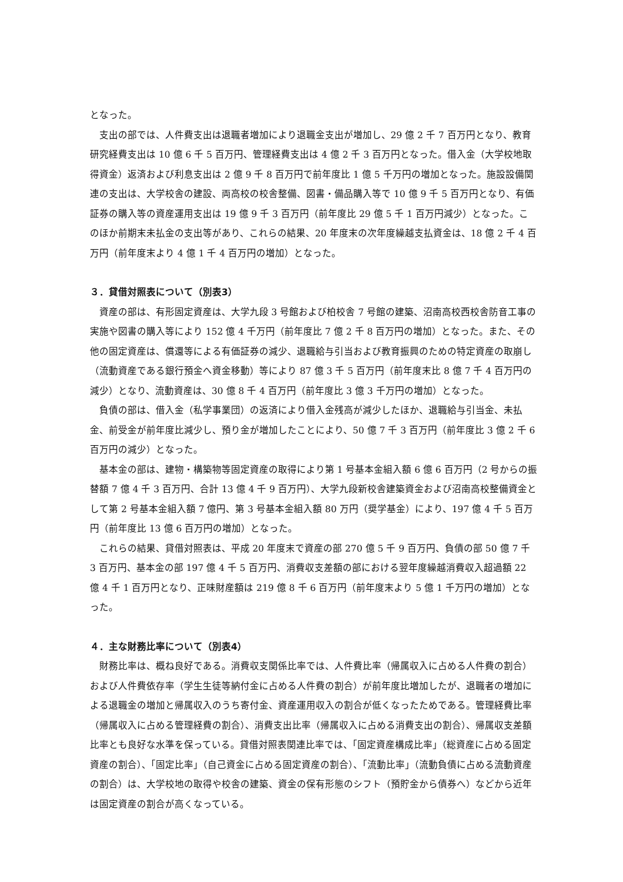となった。
支出の部では、人件費支出は退職者増加により退職金支出が増加し、29 億 2 千 7 百万円となり、教育研究経費支出は 10 億 6 千 5 百万円、管理経費支出は 4 億 2 千 3 百万円となった。借入金（大学校地取得資金）返済および利息支出は 2 億 9 千 8 百万円で前年度比 1 億 5 千万円の増加となった。施設設備関連の支出は、大学校舎の建設、両高校の校舎整備、図書・備品購入等で 10 億 9 千 5 百万円となり、有価証券の購入等の資産運用支出は 19 億 9 千 3 百万円（前年度比 29 億 5 千 1 百万円減少）となった。このほか前期末未払金の支出等があり、これらの結果、20 年度末の次年度繰越支払資金は、18 億 2 千 4 百万円（前年度末より 4 億 1 千 4 百万円の増加）となった。
３．貸借対照表について（別表3）
資産の部は、有形固定資産は、大学九段 3 号館および柏校舎 7 号館の建築、沼南高校西校舎防音工事の実施や図書の購入等により 152 億 4 千万円（前年度比 7 億 2 千 8 百万円の増加）となった。また、その他の固定資産は、償還等による有価証券の減少、退職給与引当および教育振興のための特定資産の取崩し（流動資産である銀行預金へ資金移動）等により 87 億 3 千 5 百万円（前年度末比 8 億 7 千 4 百万円の減少）となり、流動資産は、30 億 8 千 4 百万円（前年度比 3 億 3 千万円の増加）となった。
負債の部は、借入金（私学事業団）の返済により借入金残高が減少したほか、退職給与引当金、未払金、前受金が前年度比減少し、預り金が増加したことにより、50 億 7 千 3 百万円（前年度比 3 億 2 千 6 百万円の減少）となった。
基本金の部は、建物・構築物等固定資産の取得により第 1 号基本金組入額 6 億 6 百万円（2 号からの振替額 7 億 4 千 3 百万円、合計 13 億 4 千 9 百万円）、大学九段新校舎建築資金および沼南高校整備資金として第 2 号基本金組入額 7 億円、第 3 号基本金組入額 80 万円（奨学基金）により、197 億 4 千 5 百万円（前年度比 13 億 6 百万円の増加）となった。
これらの結果、貸借対照表は、平成 20 年度末で資産の部 270 億 5 千 9 百万円、負債の部 50 億 7 千 3 百万円、基本金の部 197 億 4 千 5 百万円、消費収支差額の部における翌年度繰越消費収入超過額 22 億 4 千 1 百万円となり、正味財産額は 219 億 8 千 6 百万円（前年度末より 5 億 1 千万円の増加）となった。
４．主な財務比率について（別表4）
財務比率は、概ね良好である。消費収支関係比率では、人件費比率（帰属収入に占める人件費の割合）および人件費依存率（学生生徒等納付金に占める人件費の割合）が前年度比増加したが、退職者の増加による退職金の増加と帰属収入のうち寄付金、資産運用収入の割合が低くなったためである。管理経費比率（帰属収入に占める管理経費の割合）、消費支出比率（帰属収入に占める消費支出の割合）、帰属収支差額比率とも良好な水準を保っている。貸借対照表関連比率では、「固定資産構成比率」（総資産に占める固定資産の割合）、「固定比率」（自己資金に占める固定資産の割合）、「流動比率」（流動負債に占める流動資産の割合）は、大学校地の取得や校舎の建築、資金の保有形態のシフト（預貯金から債券へ）などから近年は固定資産の割合が高くなっている。